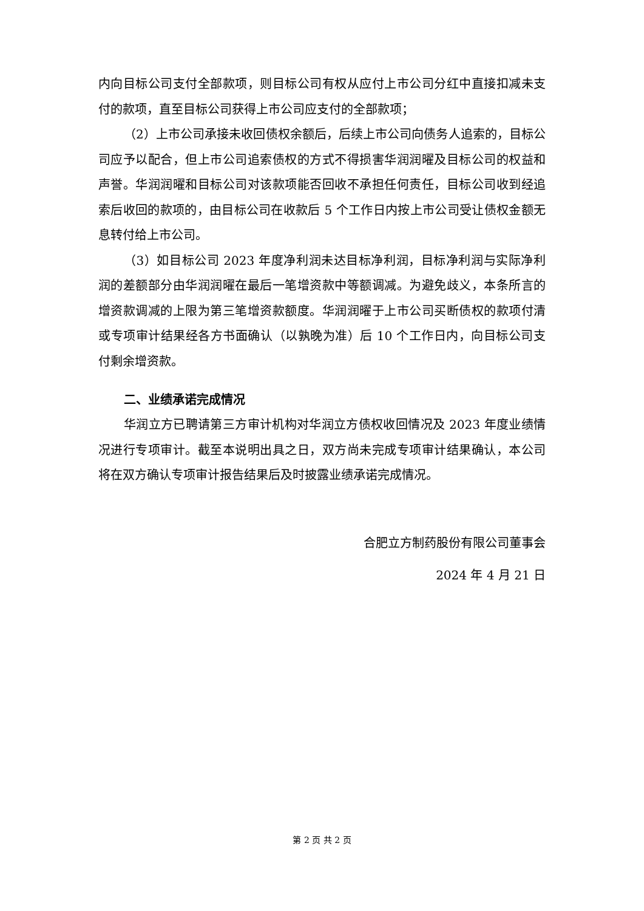内向目标公司支付全部款项，则目标公司有权从应付上市公司分红中直接扣减未支付的款项，直至目标公司获得上市公司应支付的全部款项；
（2）上市公司承接未收回债权余额后，后续上市公司向债务人追索的，目标公司应予以配合，但上市公司追索债权的方式不得损害华润润曜及目标公司的权益和声誉。华润润曜和目标公司对该款项能否回收不承担任何责任，目标公司收到经追索后收回的款项的，由目标公司在收款后 5 个工作日内按上市公司受让债权金额无息转付给上市公司。
（3）如目标公司 2023 年度净利润未达目标净利润，目标净利润与实际净利润的差额部分由华润润曜在最后一笔增资款中等额调减。为避免歧义，本条所言的增资款调减的上限为第三笔增资款额度。华润润曜于上市公司买断债权的款项付清或专项审计结果经各方书面确认（以孰晚为准）后 10 个工作日内，向目标公司支付剩余增资款。
二、业绩承诺完成情况
华润立方已聘请第三方审计机构对华润立方债权收回情况及 2023 年度业绩情况进行专项审计。截至本说明出具之日，双方尚未完成专项审计结果确认，本公司将在双方确认专项审计报告结果后及时披露业绩承诺完成情况。
合肥立方制药股份有限公司董事会
2024 年 4 月 21 日
第 2 页 共 2 页